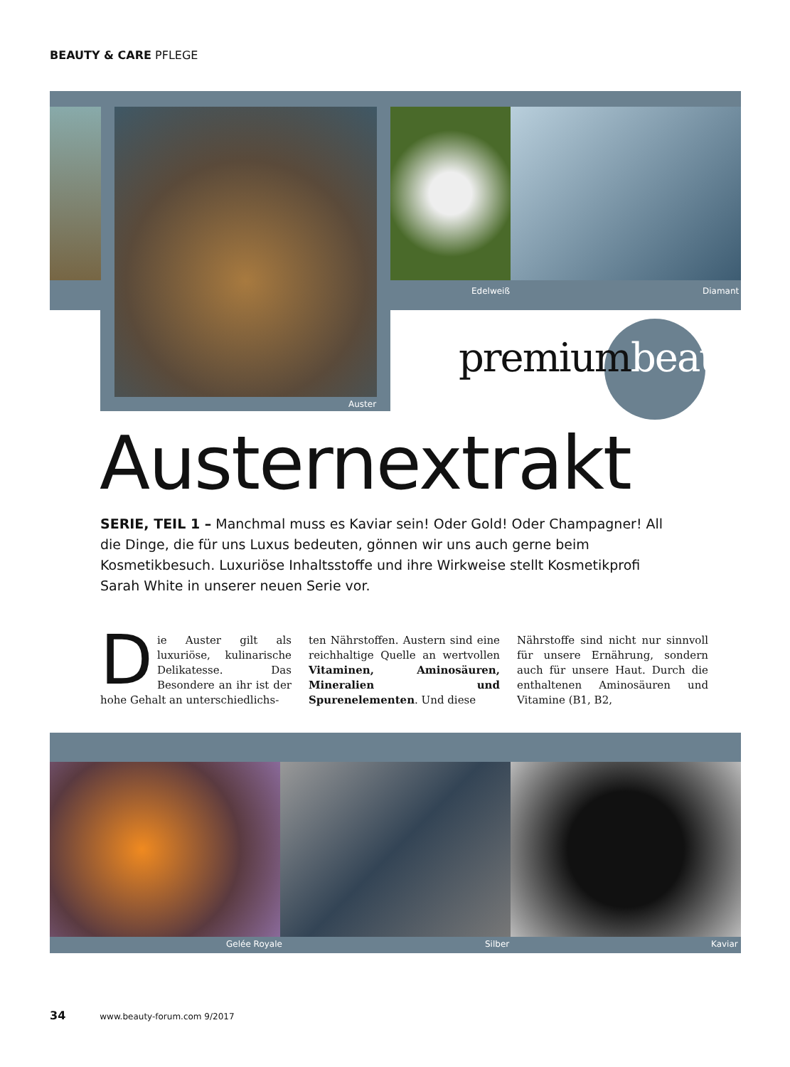BEAUTY & CARE PFLEGE
Edelweiß Diamant
Auster
premiumbeauty
Austernextrakt
SERIE, TEIL 1 – Manchmal muss es Kaviar sein! Oder Gold! Oder Champagner! All die Dinge, die für uns Luxus bedeuten, gönnen wir uns auch gerne beim Kosmetikbesuch. Luxuriöse Inhaltsstoffe und ihre Wirkweise stellt Kosmetikprofi Sarah White in unserer neuen Serie vor.
Die Auster gilt als luxuriöse, kulinarische Delikatesse. Das Besondere an ihr ist der hohe Gehalt an unterschiedlichs-
ten Nährstoffen. Austern sind eine reichhaltige Quelle an wertvollen Vitaminen, Aminosäuren, Mineralien und Spurenelementen. Und diese
Nährstoffe sind nicht nur sinnvoll für unsere Ernährung, sondern auch für unsere Haut. Durch die enthaltenen Aminosäuren und Vitamine (B1, B2,
Gelée Royale Silber Kaviar
34 www.beauty-forum.com 9/2017